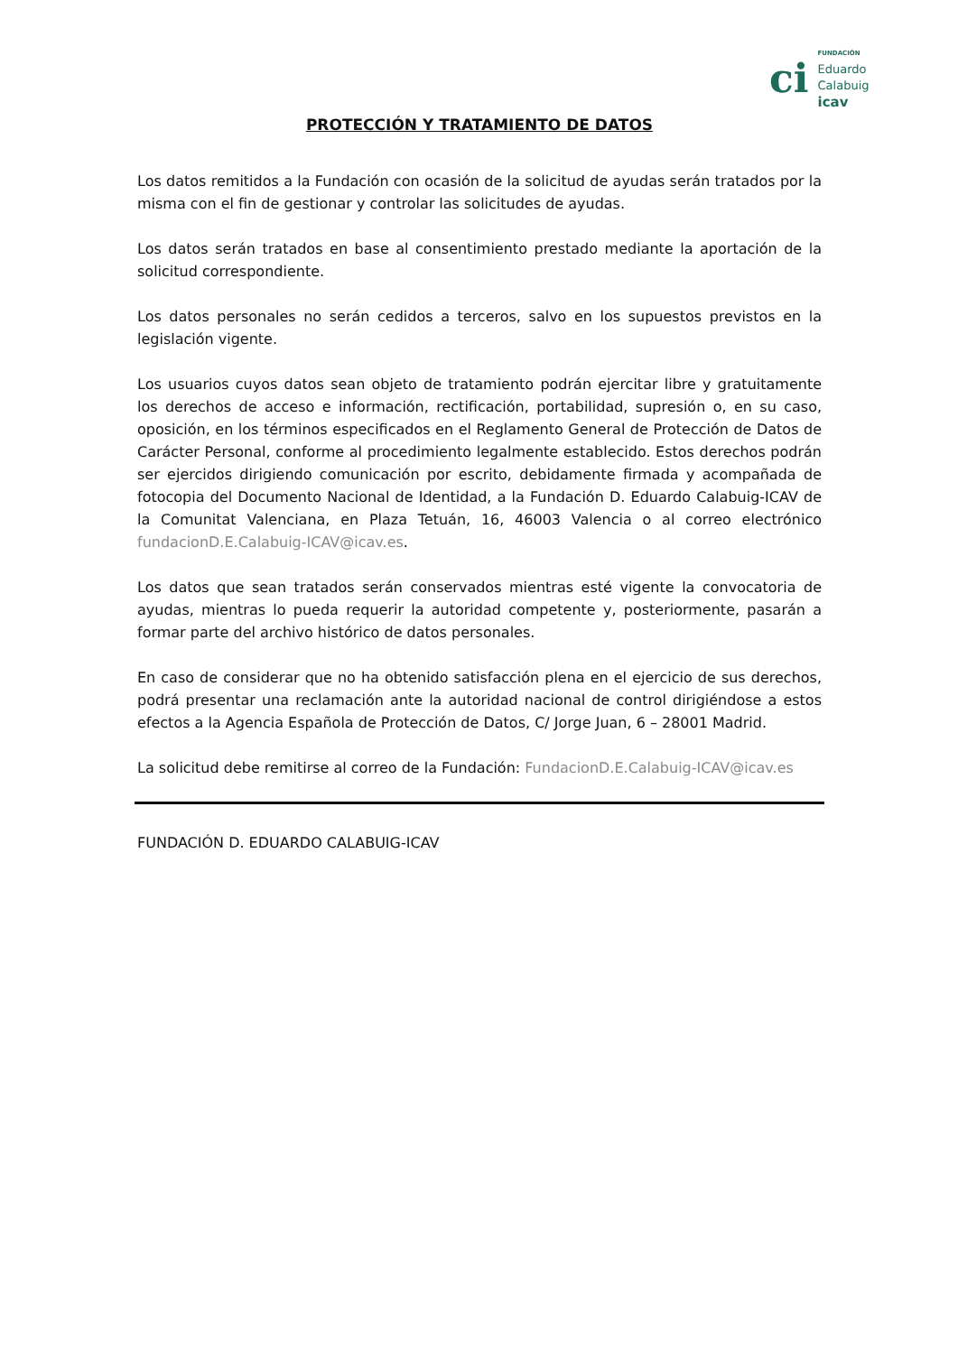ci
FUNDACIÓN
Eduardo
Calabuig
icav
PROTECCIÓN Y TRATAMIENTO DE DATOS
Los datos remitidos a la Fundación con ocasión de la solicitud de ayudas serán tratados por la misma con el fin de gestionar y controlar las solicitudes de ayudas.
Los datos serán tratados en base al consentimiento prestado mediante la aportación de la solicitud correspondiente.
Los datos personales no serán cedidos a terceros, salvo en los supuestos previstos en la legislación vigente.
Los usuarios cuyos datos sean objeto de tratamiento podrán ejercitar libre y gratuitamente los derechos de acceso e información, rectificación, portabilidad, supresión o, en su caso, oposición, en los términos especificados en el Reglamento General de Protección de Datos de Carácter Personal, conforme al procedimiento legalmente establecido. Estos derechos podrán ser ejercidos dirigiendo comunicación por escrito, debidamente firmada y acompañada de fotocopia del Documento Nacional de Identidad, a la Fundación D. Eduardo Calabuig-ICAV de la Comunitat Valenciana, en Plaza Tetuán, 16, 46003 Valencia o al correo electrónico fundacionD.E.Calabuig-ICAV@icav.es.
Los datos que sean tratados serán conservados mientras esté vigente la convocatoria de ayudas, mientras lo pueda requerir la autoridad competente y, posteriormente, pasarán a formar parte del archivo histórico de datos personales.
En caso de considerar que no ha obtenido satisfacción plena en el ejercicio de sus derechos, podrá presentar una reclamación ante la autoridad nacional de control dirigiéndose a estos efectos a la Agencia Española de Protección de Datos, C/ Jorge Juan, 6 – 28001 Madrid.
La solicitud debe remitirse al correo de la Fundación: FundacionD.E.Calabuig-ICAV@icav.es
FUNDACIÓN D. EDUARDO CALABUIG-ICAV